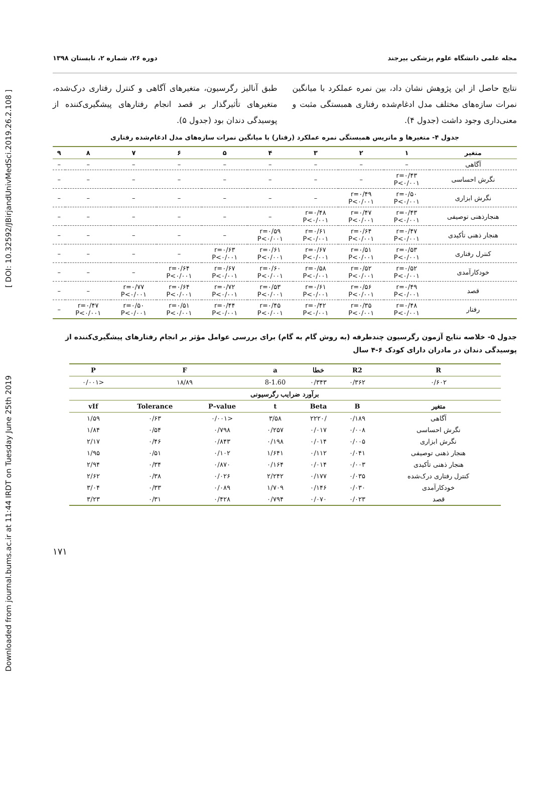Downloaded from journal.bums.ac.ir at 11:44 IRDT on Tuesday June 25th 2019 [ DOI: 10.32592/JBirjandUnivMedSci.2019.26.2.108 ]
مجله علمی دانشگاه علوم پزشکی بیرجند دوره ۲۶، شماره ۲، تابستان ۱۳۹۸
نتایج حاصل از این پژوهش نشان داد، بین نمره عملکرد با میانگین نمرات سازه‌های مختلف مدل ادغام‌شده رفتاری همبستگی مثبت و معنی‌داری وجود داشت (جدول ۴).
طبق آنالیز رگرسیون، متغیرهای آگاهی و کنترل رفتاری درک‌شده، متغیرهای تأثیرگذار بر قصد انجام رفتارهای پیشگیری‌کننده از پوسیدگی دندان بود (جدول ۵).
جدول ۴- متغیرها و ماتریس همبستگی نمره عملکرد (رفتار) با میانگین نمرات سازه‌های مدل ادغام‌شده رفتاری
| متغیر | ۱ | ۲ | ۳ | ۴ | ۵ | ۶ | ۷ | ۸ | ۹ |
| --- | --- | --- | --- | --- | --- | --- | --- | --- | --- |
| آگاهی | – | – | – | – | – | – | – | – | – |
| نگرش احساسی | r=۰/۴۳ P<۰/۰۰۱ | – | – | – | – | – | – | – | – |
| نگرش ابزاری | r=۰/۵۰ P<۰/۰۰۱ | r=۰/۴۹ P<۰/۰۰۱ | – | – | – | – | – | – | – |
| هنجارذهنی توصیفی | r=۰/۴۳ P<۰/۰۰۱ | r=۰/۴۷ P<۰/۰۰۱ | r=۰/۴۸ P<۰/۰۰۱ | – | – | – | – | – | – |
| هنجار ذهنی تأکیدی | r=۰/۴۷ P<۰/۰۰۱ | r=۰/۶۴ P<۰/۰۰۱ | r=۰/۶۱ P<۰/۰۰۱ | r=۰/۵۹ P<۰/۰۰۱ | – | – | – | – | – |
| کنترل رفتاری | r=۰/۵۳ P<۰/۰۰۱ | r=۰/۵۱ P<۰/۰۰۱ | r=۰/۶۷ P<۰/۰۰۱ | r=۰/۶۱ P<۰/۰۰۱ | r=۰/۶۳ P<۰/۰۰۱ | – | – | – | – |
| خودکارآمدی | r=۰/۵۲ P<۰/۰۰۱ | r=۰/۵۲ P<۰/۰۰۱ | r=۰/۵۸ P<۰/۰۰۱ | r=۰/۶۰ P<۰/۰۰۱ | r=۰/۶۷ P<۰/۰۰۱ | r=۰/۶۴ P<۰/۰۰۱ | – | – | – |
| قصد | r=۰/۴۹ P<۰/۰۰۱ | r=۰/۵۶ P<۰/۰۰۱ | r=۰/۶۱ P<۰/۰۰۱ | r=۰/۵۳ P<۰/۰۰۱ | r=۰/۷۲ P<۰/۰۰۱ | r=۰/۶۴ P<۰/۰۰۱ | r=۰/۷۷ P<۰/۰۰۱ | – | – |
| رفتار | r=۰/۴۸ P<۰/۰۰۱ | r=۰/۳۵ P<۰/۰۰۱ | r=۰/۴۲ P<۰/۰۰۱ | r=۰/۴۵ P<۰/۰۰۱ | r=۰/۴۴ P<۰/۰۰۱ | r=۰/۵۱ P<۰/۰۰۱ | r=۰/۵۰ P<۰/۰۰۱ | r=۰/۴۷ P<۰/۰۰۱ | – |
جدول ۵- خلاصه نتایج آزمون رگرسیون چندطرفه (به روش گام به گام) برای بررسی عوامل مؤثر بر انجام رفتارهای پیشگیری‌کننده از پوسیدگی دندان در مادران دارای کودک ۶-۴ سال
| R | R2 | خطا | a | F | | P |
| --- | --- | --- | --- | --- | --- | --- |
| ۰/۶۰۲ | ۰/۳۶۲ | ۰/۳۴۳ | 8-1.60 | ۱۸/۸۹ | | <۰/۰۰۱ |
| برآورد ضرایب رگرسیونی | | | | | | |
| متغیر | B | Beta | t | P–value | Tolerance | vIf |
| آگاهی | ۰/۱۸۹ | /۲۲۲۰ | ۳/۵۸ | <۰/۰۰۱ | ۰/۶۳ | ۱/۵۹ |
| نگرش احساسی | ۰/۰۰۸ | ۰/۰۱۷ | ۰/۲۵۷ | ۰/۷۹۸ | ۰/۵۴ | ۱/۸۴ |
| نگرش ابزاری | ۰/۰۰۵ | ۰/۰۱۴ | ۰/۱۹۸ | ۰/۸۴۳ | ۰/۴۶ | ۲/۱۷ |
| هنجار ذهنی توصیفی | ۰/۰۴۱ | ۰/۱۱۲ | ۱/۶۴۱ | ۰/۱۰۲ | ۰/۵۱ | ۱/۹۵ |
| هنجار ذهنی تأکیدی | ۰/۰۰۳ | ۰/۰۱۴ | ۰/۱۶۴ | ۰/۸۷۰ | ۰/۳۴ | ۲/۹۴ |
| کنترل رفتاری درک‌شده | ۰/۰۳۵ | ۰/۱۷۷ | ۲/۲۴۲ | ۰/۰۲۶ | ۰/۳۸ | ۲/۶۲ |
| خودکارآمدی | ۰/۰۳۰ | ۰/۱۴۶ | ۱/۷۰۹ | ۰/۰۸۹ | ۰/۳۳ | ۳/۰۴ |
| قصد | ۰/۰۲۳ | ۰/۰۷۰ | ۰/۷۹۴ | ۰/۴۲۸ | ۰/۳۱ | ۳/۲۳ |
۱۷۱